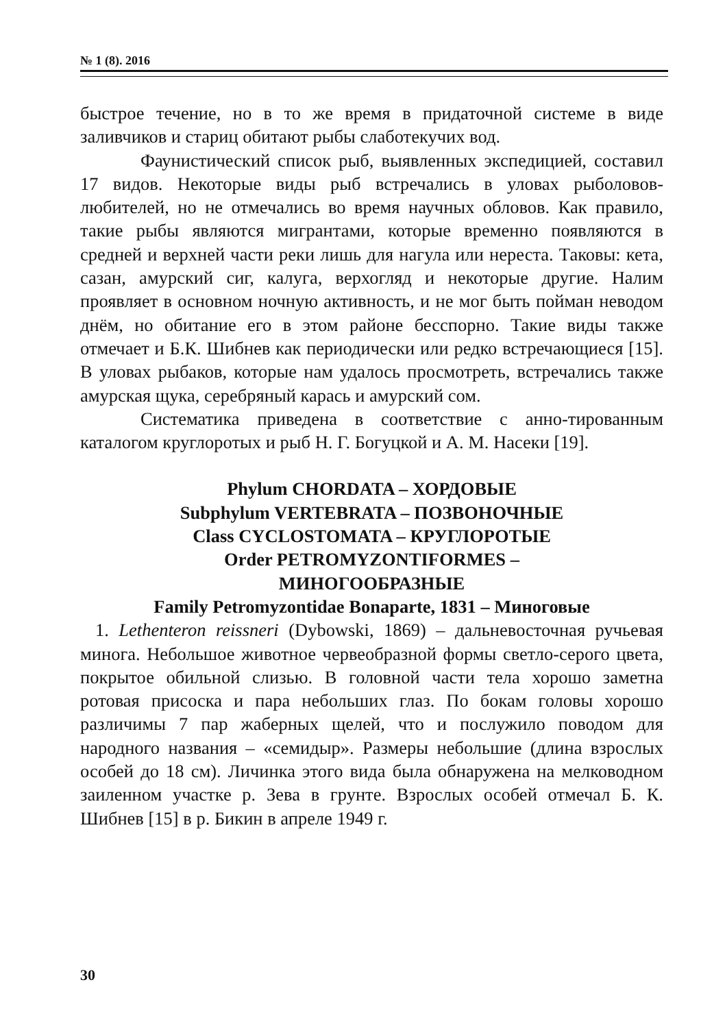№ 1 (8). 2016
быстрое течение, но в то же время в придаточной системе в виде заливчиков и стариц обитают рыбы слаботекучих вод.
Фаунистический список рыб, выявленных экспедицией, составил 17 видов. Некоторые виды рыб встречались в уловах рыболовов-любителей, но не отмечались во время научных обловов. Как правило, такие рыбы являются мигрантами, которые временно появляются в средней и верхней части реки лишь для нагула или нереста. Таковы: кета, сазан, амурский сиг, калуга, верхогляд и некоторые другие. Налим проявляет в основном ночную активность, и не мог быть пойман неводом днём, но обитание его в этом районе бесспорно. Такие виды также отмечает и Б.К. Шибнев как периодически или редко встречающиеся [15]. В уловах рыбаков, которые нам удалось просмотреть, встречались также амурская щука, серебряный карась и амурский сом.
Систематика приведена в соответствие с анно-тированным каталогом круглоротых и рыб Н. Г. Богуцкой и А. М. Насеки [19].
Phylum CHORDATA – ХОРДОВЫЕ
Subphylum VERTEBRATA – ПОЗВОНОЧНЫЕ
Class CYCLOSTOMATA – КРУГЛОРОТЫЕ
Order PETROMYZONTIFORMES –
МИНОГООБРАЗНЫЕ
Family Petromyzontidae Bonaparte, 1831 – Миноговые
1. Lethenteron reissneri (Dybowski, 1869) – дальневосточная ручьевая минога. Небольшое животное червеобразной формы светло-серого цвета, покрытое обильной слизью. В головной части тела хорошо заметна ротовая присоска и пара небольших глаз. По бокам головы хорошо различимы 7 пар жаберных щелей, что и послужило поводом для народного названия – «семидыр». Размеры небольшие (длина взрослых особей до 18 см). Личинка этого вида была обнаружена на мелководном заиленном участке р. Зева в грунте. Взрослых особей отмечал Б. К. Шибнев [15] в р. Бикин в апреле 1949 г.
30